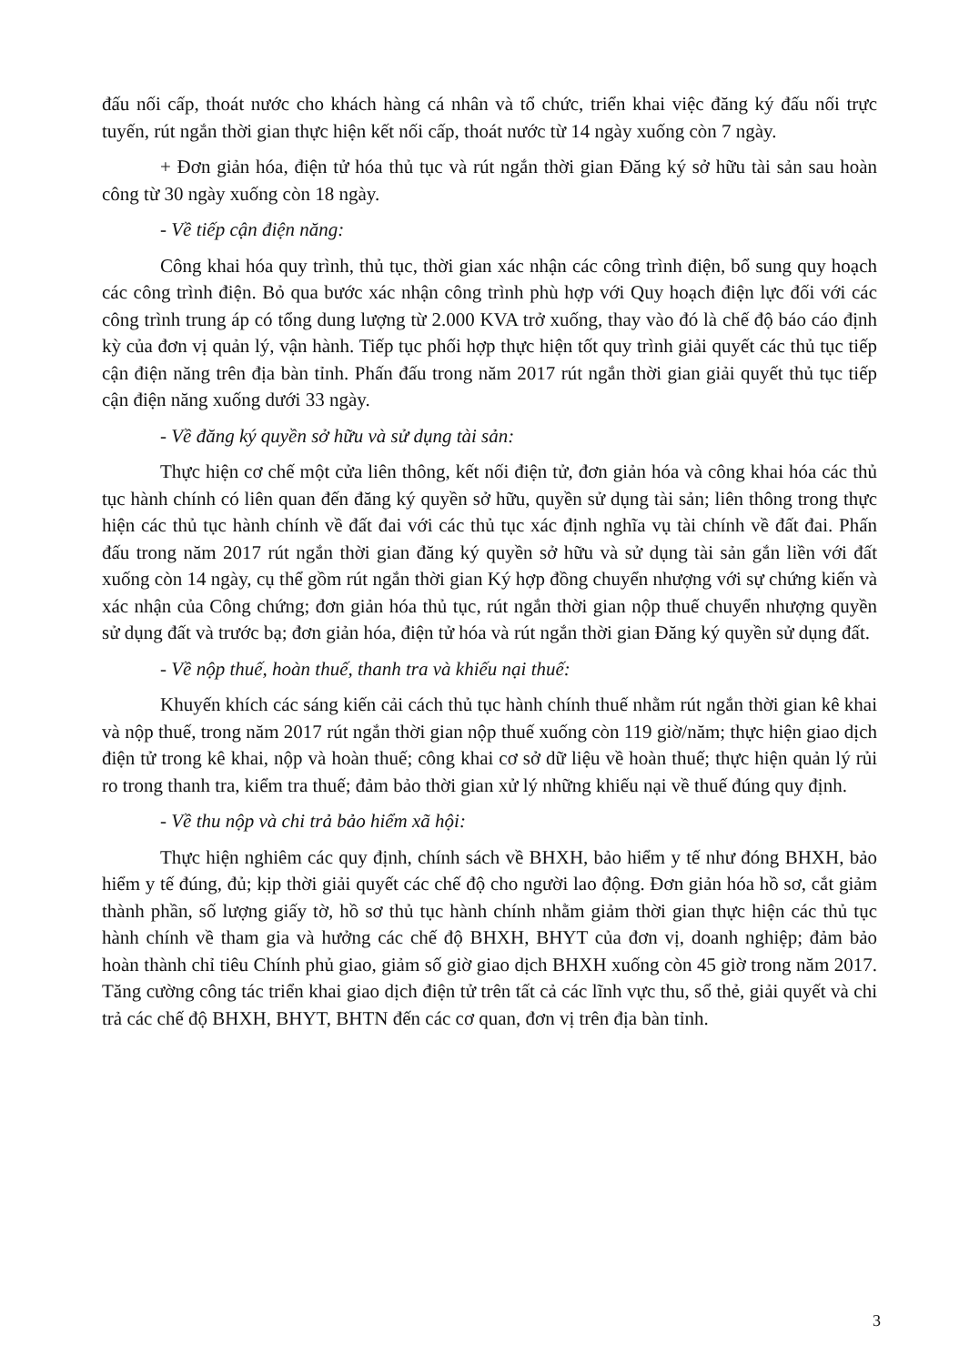đấu nối cấp, thoát nước cho khách hàng cá nhân và tổ chức, triển khai việc đăng ký đấu nối trực tuyến, rút ngắn thời gian thực hiện kết nối cấp, thoát nước từ 14 ngày xuống còn 7 ngày.
+ Đơn giản hóa, điện tử hóa thủ tục và rút ngắn thời gian Đăng ký sở hữu tài sản sau hoàn công từ 30 ngày xuống còn 18 ngày.
- Về tiếp cận điện năng:
Công khai hóa quy trình, thủ tục, thời gian xác nhận các công trình điện, bổ sung quy hoạch các công trình điện. Bỏ qua bước xác nhận công trình phù hợp với Quy hoạch điện lực đối với các công trình trung áp có tổng dung lượng từ 2.000 KVA trở xuống, thay vào đó là chế độ báo cáo định kỳ của đơn vị quản lý, vận hành. Tiếp tục phối hợp thực hiện tốt quy trình giải quyết các thủ tục tiếp cận điện năng trên địa bàn tỉnh. Phấn đấu trong năm 2017 rút ngắn thời gian giải quyết thủ tục tiếp cận điện năng xuống dưới 33 ngày.
- Về đăng ký quyền sở hữu và sử dụng tài sản:
Thực hiện cơ chế một cửa liên thông, kết nối điện tử, đơn giản hóa và công khai hóa các thủ tục hành chính có liên quan đến đăng ký quyền sở hữu, quyền sử dụng tài sản; liên thông trong thực hiện các thủ tục hành chính về đất đai với các thủ tục xác định nghĩa vụ tài chính về đất đai. Phấn đấu trong năm 2017 rút ngắn thời gian đăng ký quyền sở hữu và sử dụng tài sản gắn liền với đất xuống còn 14 ngày, cụ thể gồm rút ngắn thời gian Ký hợp đồng chuyển nhượng với sự chứng kiến và xác nhận của Công chứng; đơn giản hóa thủ tục, rút ngắn thời gian nộp thuế chuyển nhượng quyền sử dụng đất và trước bạ; đơn giản hóa, điện tử hóa và rút ngắn thời gian Đăng ký quyền sử dụng đất.
- Về nộp thuế, hoàn thuế, thanh tra và khiếu nại thuế:
Khuyến khích các sáng kiến cải cách thủ tục hành chính thuế nhằm rút ngắn thời gian kê khai và nộp thuế, trong năm 2017 rút ngắn thời gian nộp thuế xuống còn 119 giờ/năm; thực hiện giao dịch điện tử trong kê khai, nộp và hoàn thuế; công khai cơ sở dữ liệu về hoàn thuế; thực hiện quản lý rủi ro trong thanh tra, kiểm tra thuế; đảm bảo thời gian xử lý những khiếu nại về thuế đúng quy định.
- Về thu nộp và chi trả bảo hiểm xã hội:
Thực hiện nghiêm các quy định, chính sách về BHXH, bảo hiểm y tế như đóng BHXH, bảo hiểm y tế đúng, đủ; kịp thời giải quyết các chế độ cho người lao động. Đơn giản hóa hồ sơ, cắt giảm thành phần, số lượng giấy tờ, hồ sơ thủ tục hành chính nhằm giảm thời gian thực hiện các thủ tục hành chính về tham gia và hưởng các chế độ BHXH, BHYT của đơn vị, doanh nghiệp; đảm bảo hoàn thành chỉ tiêu Chính phủ giao, giảm số giờ giao dịch BHXH xuống còn 45 giờ trong năm 2017. Tăng cường công tác triển khai giao dịch điện tử trên tất cả các lĩnh vực thu, sổ thẻ, giải quyết và chi trả các chế độ BHXH, BHYT, BHTN đến các cơ quan, đơn vị trên địa bàn tỉnh.
3